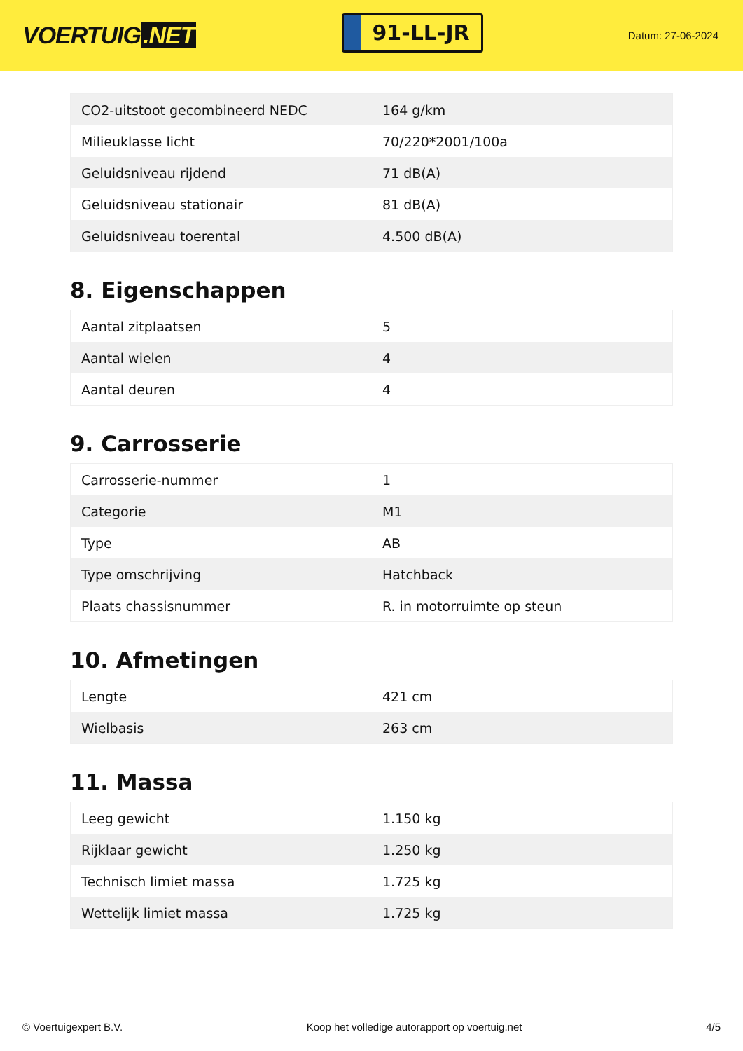VOERTUIG.NET
91-LL-JR
Datum: 27-06-2024
| CO2-uitstoot gecombineerd NEDC | 164 g/km |
| Milieuklasse licht | 70/220*2001/100a |
| Geluidsniveau rijdend | 71 dB(A) |
| Geluidsniveau stationair | 81 dB(A) |
| Geluidsniveau toerental | 4.500 dB(A) |
8. Eigenschappen
| Aantal zitplaatsen | 5 |
| Aantal wielen | 4 |
| Aantal deuren | 4 |
9. Carrosserie
| Carrosserie-nummer | 1 |
| Categorie | M1 |
| Type | AB |
| Type omschrijving | Hatchback |
| Plaats chassisnummer | R. in motorruimte op steun |
10. Afmetingen
| Lengte | 421 cm |
| Wielbasis | 263 cm |
11. Massa
| Leeg gewicht | 1.150 kg |
| Rijklaar gewicht | 1.250 kg |
| Technisch limiet massa | 1.725 kg |
| Wettelijk limiet massa | 1.725 kg |
© Voertuigexpert B.V. Koop het volledige autorapport op voertuig.net 4/5